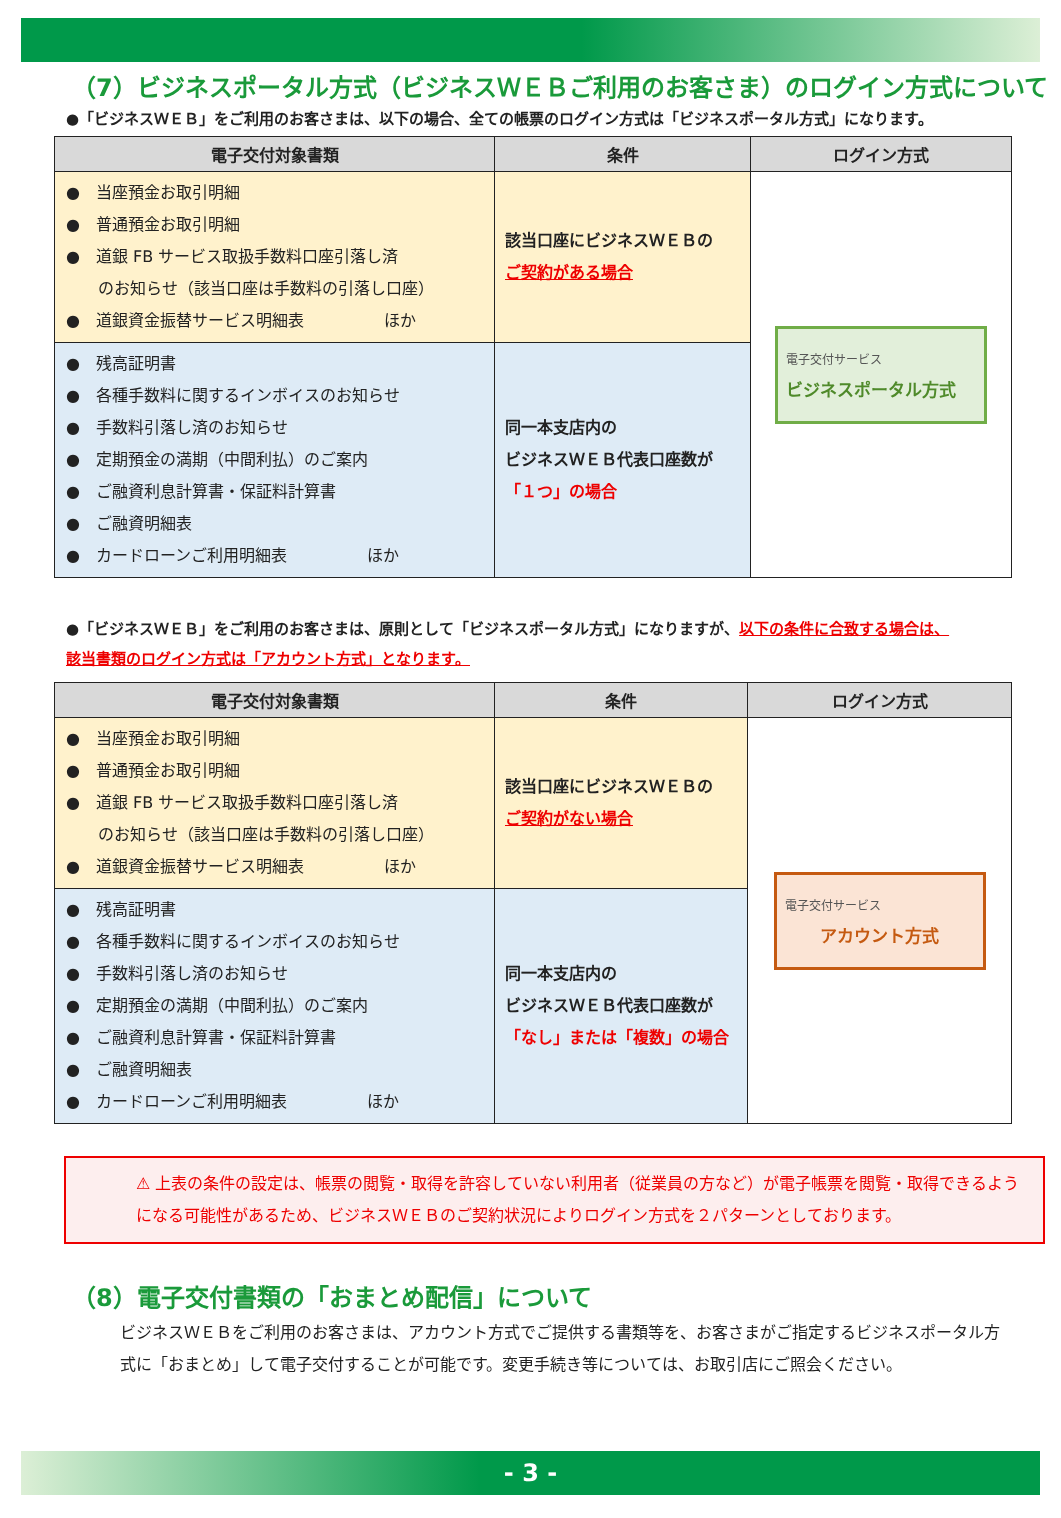（7）ビジネスポータル方式（ビジネスＷＥＢご利用のお客さま）のログイン方式について
●「ビジネスＷＥＢ」をご利用のお客さまは、以下の場合、全ての帳票のログイン方式は「ビジネスポータル方式」になります。
| 電子交付対象書類 | 条件 | ログイン方式 |
| --- | --- | --- |
| ● 当座預金お取引明細 ● 普通預金お取引明細 ● 道銀 FB サービス取扱手数料口座引落し済 のお知らせ（該当口座は手数料の引落し口座） ● 道銀資金振替サービス明細表 ほか | 該当口座にビジネスＷＥＢの ご契約がある場合 | 電子交付サービス ビジネスポータル方式 |
| ● 残高証明書 ● 各種手数料に関するインボイスのお知らせ ● 手数料引落し済のお知らせ ● 定期預金の満期（中間利払）のご案内 ● ご融資利息計算書・保証料計算書 ● ご融資明細表 ● カードローンご利用明細表 ほか | 同一本支店内の ビジネスＷＥＢ代表口座数が 「１つ」の場合 | |
●「ビジネスＷＥＢ」をご利用のお客さまは、原則として「ビジネスポータル方式」になりますが、以下の条件に合致する場合は、
該当書類のログイン方式は「アカウント方式」となります。
| 電子交付対象書類 | 条件 | ログイン方式 |
| --- | --- | --- |
| ● 当座預金お取引明細 ● 普通預金お取引明細 ● 道銀 FB サービス取扱手数料口座引落し済 のお知らせ（該当口座は手数料の引落し口座） ● 道銀資金振替サービス明細表 ほか | 該当口座にビジネスＷＥＢの ご契約がない場合 | 電子交付サービス アカウント方式 |
| ● 残高証明書 ● 各種手数料に関するインボイスのお知らせ ● 手数料引落し済のお知らせ ● 定期預金の満期（中間利払）のご案内 ● ご融資利息計算書・保証料計算書 ● ご融資明細表 ● カードローンご利用明細表 ほか | 同一本支店内の ビジネスＷＥＢ代表口座数が 「なし」または「複数」の場合 | |
⚠ 上表の条件の設定は、帳票の閲覧・取得を許容していない利用者（従業員の方など）が電子帳票を閲覧・取得できるようになる可能性があるため、ビジネスＷＥＢのご契約状況によりログイン方式を２パターンとしております。
（8）電子交付書類の「おまとめ配信」について
ビジネスＷＥＢをご利用のお客さまは、アカウント方式でご提供する書類等を、お客さまがご指定するビジネスポータル方式に「おまとめ」して電子交付することが可能です。変更手続き等については、お取引店にご照会ください。
- 3 -